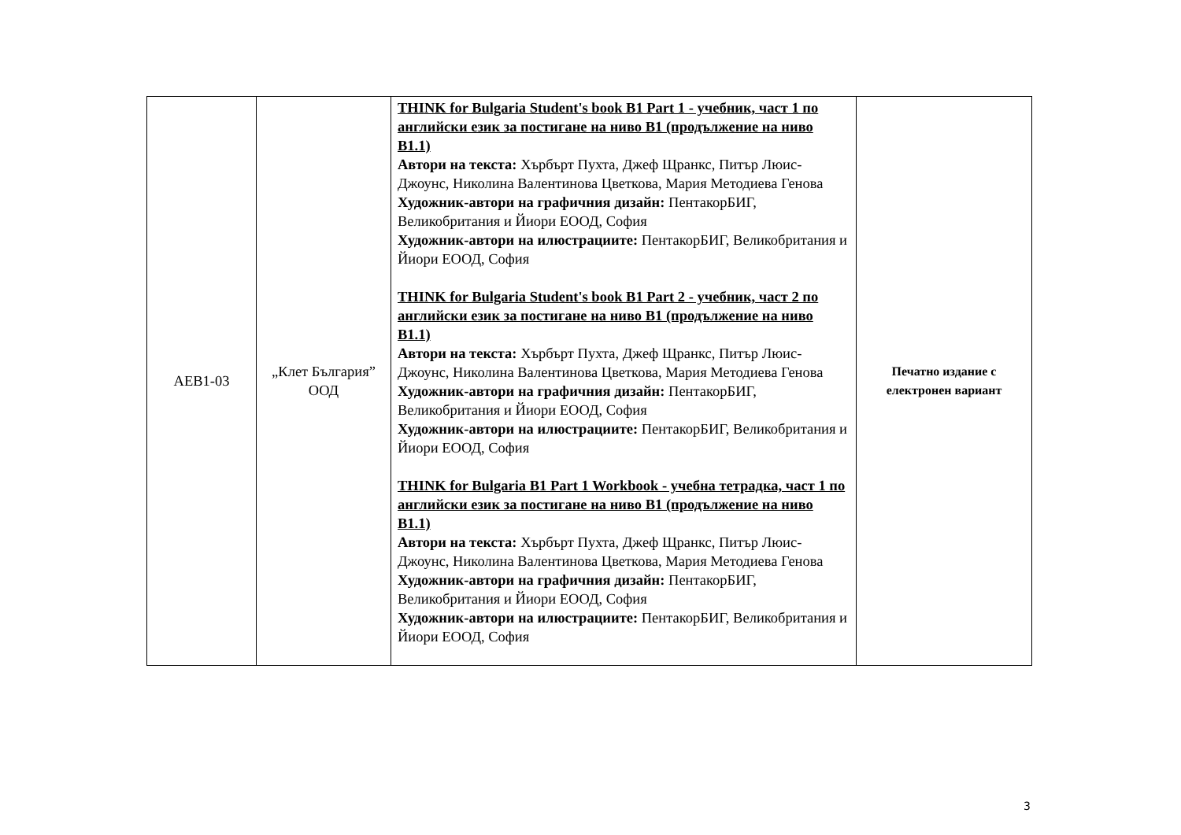| AEB1-03 | „Клет България” ООД | THINK for Bulgaria Student's book B1 Part 1 - учебник, част 1 по английски език за постигане на ниво B1 (продължение на ниво B1.1) Автори на текста: Хърбърт Пухта, Джеф Щранкс, Питър Люис-Джоунс, Николина Валентинова Цветкова, Мария Методиева Генова Художник-автори на графичния дизайн: ПентакорБИГ, Великобритания и Йиори ЕООД, София Художник-автори на илюстрациите: ПентакорБИГ, Великобритания и Йиори ЕООД, София THINK for Bulgaria Student's book B1 Part 2 - учебник, част 2 по английски език за постигане на ниво B1 (продължение на ниво B1.1) Автори на текста: Хърбърт Пухта, Джеф Щранкс, Питър Люис-Джоунс, Николина Валентинова Цветкова, Мария Методиева Генова Художник-автори на графичния дизайн: ПентакорБИГ, Великобритания и Йиори ЕООД, София Художник-автори на илюстрациите: ПентакорБИГ, Великобритания и Йиори ЕООД, София THINK for Bulgaria B1 Part 1 Workbook - учебна тетрадка, част 1 по английски език за постигане на ниво B1 (продължение на ниво B1.1) Автори на текста: Хърбърт Пухта, Джеф Щранкс, Питър Люис-Джоунс, Николина Валентинова Цветкова, Мария Методиева Генова Художник-автори на графичния дизайн: ПентакорБИГ, Великобритания и Йиори ЕООД, София Художник-автори на илюстрациите: ПентакорБИГ, Великобритания и Йиори ЕООД, София | Печатно издание с електронен вариант |
3